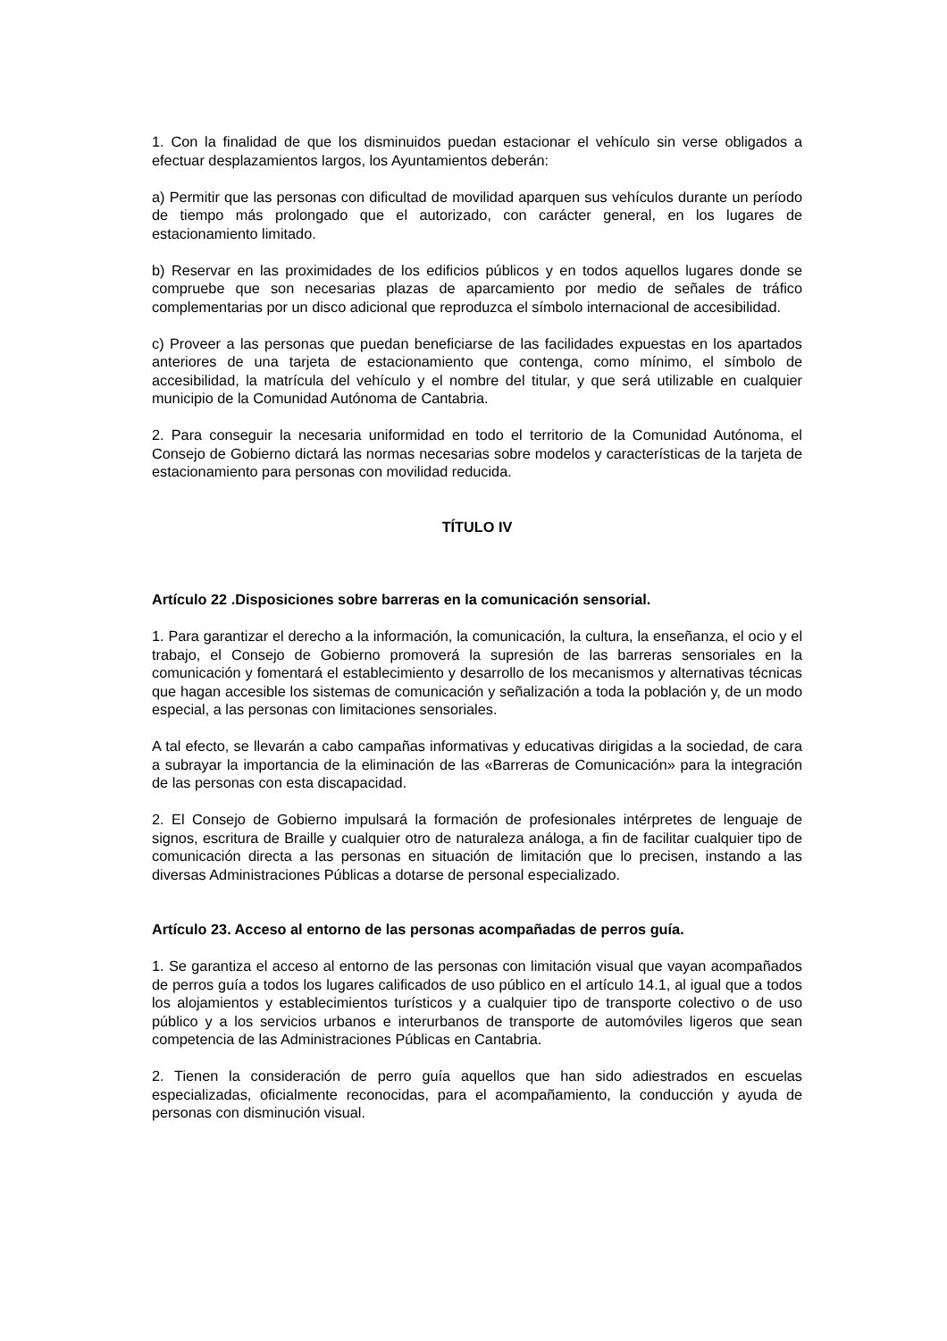1. Con la finalidad de que los disminuidos puedan estacionar el vehículo sin verse obligados a efectuar desplazamientos largos, los Ayuntamientos deberán:
a) Permitir que las personas con dificultad de movilidad aparquen sus vehículos durante un período de tiempo más prolongado que el autorizado, con carácter general, en los lugares de estacionamiento limitado.
b) Reservar en las proximidades de los edificios públicos y en todos aquellos lugares donde se compruebe que son necesarias plazas de aparcamiento por medio de señales de tráfico complementarias por un disco adicional que reproduzca el símbolo internacional de accesibilidad.
c) Proveer a las personas que puedan beneficiarse de las facilidades expuestas en los apartados anteriores de una tarjeta de estacionamiento que contenga, como mínimo, el símbolo de accesibilidad, la matrícula del vehículo y el nombre del titular, y que será utilizable en cualquier municipio de la Comunidad Autónoma de Cantabria.
2. Para conseguir la necesaria uniformidad en todo el territorio de la Comunidad Autónoma, el Consejo de Gobierno dictará las normas necesarias sobre modelos y características de la tarjeta de estacionamiento para personas con movilidad reducida.
TÍTULO IV
Artículo 22 .Disposiciones sobre barreras en la comunicación sensorial.
1. Para garantizar el derecho a la información, la comunicación, la cultura, la enseñanza, el ocio y el trabajo, el Consejo de Gobierno promoverá la supresión de las barreras sensoriales en la comunicación y fomentará el establecimiento y desarrollo de los mecanismos y alternativas técnicas que hagan accesible los sistemas de comunicación y señalización a toda la población y, de un modo especial, a las personas con limitaciones sensoriales.
A tal efecto, se llevarán a cabo campañas informativas y educativas dirigidas a la sociedad, de cara a subrayar la importancia de la eliminación de las «Barreras de Comunicación» para la integración de las personas con esta discapacidad.
2. El Consejo de Gobierno impulsará la formación de profesionales intérpretes de lenguaje de signos, escritura de Braille y cualquier otro de naturaleza análoga, a fin de facilitar cualquier tipo de comunicación directa a las personas en situación de limitación que lo precisen, instando a las diversas Administraciones Públicas a dotarse de personal especializado.
Artículo 23. Acceso al entorno de las personas acompañadas de perros guía.
1. Se garantiza el acceso al entorno de las personas con limitación visual que vayan acompañados de perros guía a todos los lugares calificados de uso público en el artículo 14.1, al igual que a todos los alojamientos y establecimientos turísticos y a cualquier tipo de transporte colectivo o de uso público y a los servicios urbanos e interurbanos de transporte de automóviles ligeros que sean competencia de las Administraciones Públicas en Cantabria.
2. Tienen la consideración de perro guía aquellos que han sido adiestrados en escuelas especializadas, oficialmente reconocidas, para el acompañamiento, la conducción y ayuda de personas con disminución visual.